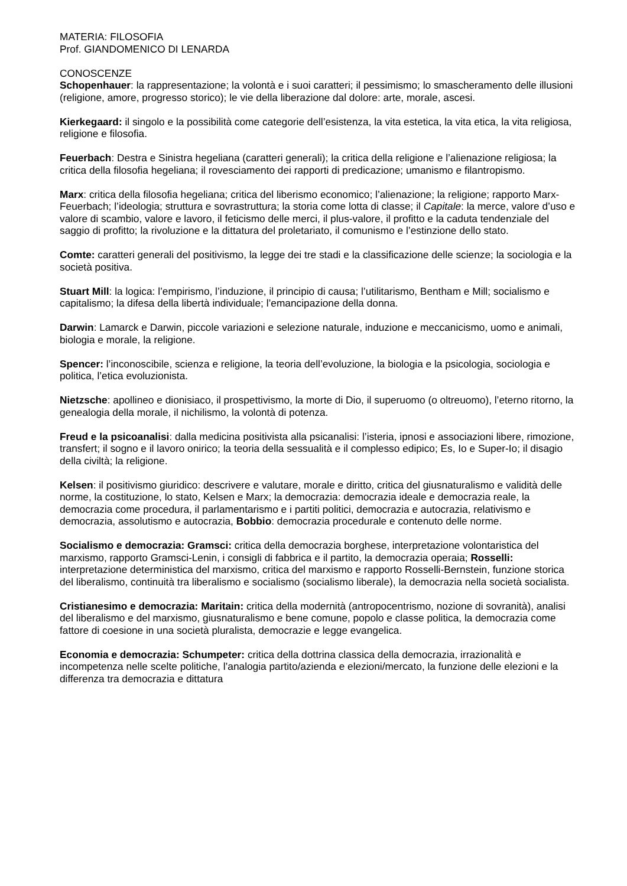MATERIA: FILOSOFIA
Prof. GIANDOMENICO DI LENARDA
CONOSCENZE
Schopenhauer: la rappresentazione; la volontà e i suoi caratteri; il pessimismo; lo smascheramento delle illusioni (religione, amore, progresso storico); le vie della liberazione dal dolore: arte, morale, ascesi.
Kierkegaard: il singolo e la possibilità come categorie dell’esistenza, la vita estetica, la vita etica, la vita religiosa, religione e filosofia.
Feuerbach: Destra e Sinistra hegeliana (caratteri generali); la critica della religione e l’alienazione religiosa; la critica della filosofia hegeliana; il rovesciamento dei rapporti di predicazione; umanismo e filantropismo.
Marx: critica della filosofia hegeliana; critica del liberismo economico; l’alienazione; la religione; rapporto Marx-Feuerbach; l’ideologia; struttura e sovrastruttura; la storia come lotta di classe; il Capitale: la merce, valore d’uso e valore di scambio, valore e lavoro, il feticismo delle merci, il plus-valore, il profitto e la caduta tendenziale del saggio di profitto; la rivoluzione e la dittatura del proletariato, il comunismo e l’estinzione dello stato.
Comte: caratteri generali del positivismo, la legge dei tre stadi e la classificazione delle scienze; la sociologia e la società positiva.
Stuart Mill: la logica: l’empirismo, l’induzione, il principio di causa; l’utilitarismo, Bentham e Mill; socialismo e capitalismo; la difesa della libertà individuale; l’emancipazione della donna.
Darwin: Lamarck e Darwin, piccole variazioni e selezione naturale, induzione e meccanicismo, uomo e animali, biologia e morale, la religione.
Spencer: l’inconoscibile, scienza e religione, la teoria dell’evoluzione, la biologia e la psicologia, sociologia e politica, l’etica evoluzionista.
Nietzsche: apollineo e dionisiaco, il prospettivismo, la morte di Dio, il superuomo (o oltreuomo), l’eterno ritorno, la genealogia della morale, il nichilismo, la volontà di potenza.
Freud e la psicoanalisi: dalla medicina positivista alla psicanalisi: l’isteria, ipnosi e associazioni libere, rimozione, transfert; il sogno e il lavoro onirico; la teoria della sessualità e il complesso edipico; Es, Io e Super-Io; il disagio della civiltà; la religione.
Kelsen: il positivismo giuridico: descrivere e valutare, morale e diritto, critica del giusnaturalismo e validità delle norme, la costituzione, lo stato, Kelsen e Marx; la democrazia: democrazia ideale e democrazia reale, la democrazia come procedura, il parlamentarismo e i partiti politici, democrazia e autocrazia, relativismo e democrazia, assolutismo e autocrazia, Bobbio: democrazia procedurale e contenuto delle norme.
Socialismo e democrazia: Gramsci: critica della democrazia borghese, interpretazione volontaristica del marxismo, rapporto Gramsci-Lenin, i consigli di fabbrica e il partito, la democrazia operaia; Rosselli: interpretazione deterministica del marxismo, critica del marxismo e rapporto Rosselli-Bernstein, funzione storica del liberalismo, continuità tra liberalismo e socialismo (socialismo liberale), la democrazia nella società socialista.
Cristianesimo e democrazia: Maritain: critica della modernità (antropocentrismo, nozione di sovranità), analisi del liberalismo e del marxismo, giusnaturalismo e bene comune, popolo e classe politica, la democrazia come fattore di coesione in una società pluralista, democrazie e legge evangelica.
Economia e democrazia: Schumpeter: critica della dottrina classica della democrazia, irrazionalità e incompetenza nelle scelte politiche, l’analogia partito/azienda e elezioni/mercato, la funzione delle elezioni e la differenza tra democrazia e dittatura